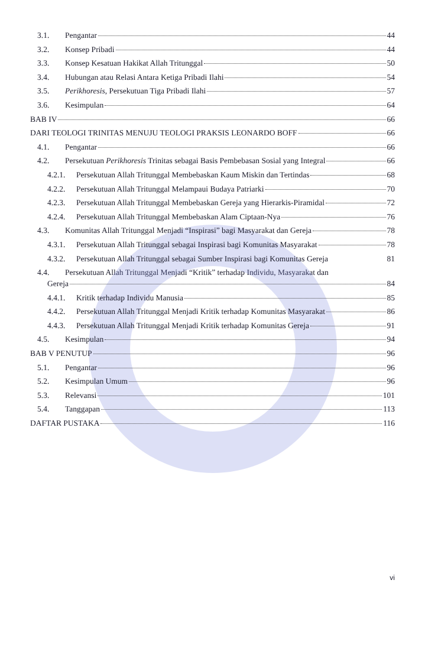3.1. Pengantar 44
3.2. Konsep Pribadi 44
3.3. Konsep Kesatuan Hakikat Allah Tritunggal 50
3.4. Hubungan atau Relasi Antara Ketiga Pribadi Ilahi 54
3.5. Perikhoresis, Persekutuan Tiga Pribadi Ilahi 57
3.6. Kesimpulan 64
BAB IV 66
DARI TEOLOGI TRINITAS MENUJU TEOLOGI PRAKSIS LEONARDO BOFF 66
4.1. Pengantar 66
4.2. Persekutuan Perikhoresis Trinitas sebagai Basis Pembebasan Sosial yang Integral 66
4.2.1. Persekutuan Allah Tritunggal Membebaskan Kaum Miskin dan Tertindas 68
4.2.2. Persekutuan Allah Tritunggal Melampaui Budaya Patriarki 70
4.2.3. Persekutuan Allah Tritunggal Membebaskan Gereja yang Hierarkis-Piramidal 72
4.2.4. Persekutuan Allah Tritunggal Membebaskan Alam Ciptaan-Nya 76
4.3. Komunitas Allah Tritunggal Menjadi “Inspirasi” bagi Masyarakat dan Gereja 78
4.3.1. Persekutuan Allah Tritunggal sebagai Inspirasi bagi Komunitas Masyarakat 78
4.3.2. Persekutuan Allah Tritunggal sebagai Sumber Inspirasi bagi Komunitas Gereja 81
4.4. Persekutuan Allah Tritunggal Menjadi “Kritik” terhadap Individu, Masyarakat dan
Gereja 84
4.4.1. Kritik terhadap Individu Manusia 85
4.4.2. Persekutuan Allah Tritunggal Menjadi Kritik terhadap Komunitas Masyarakat 86
4.4.3. Persekutuan Allah Tritunggal Menjadi Kritik terhadap Komunitas Gereja 91
4.5. Kesimpulan 94
BAB V PENUTUP 96
5.1. Pengantar 96
5.2. Kesimpulan Umum 96
5.3. Relevansi 101
5.4. Tanggapan 113
DAFTAR PUSTAKA 116
vi